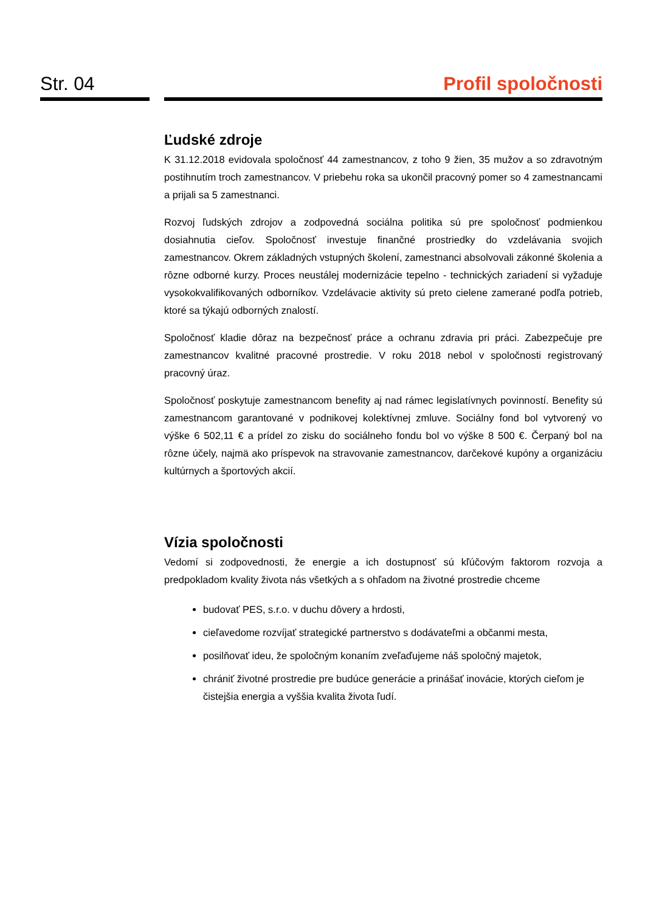Str. 04 Profil spoločnosti
Ľudské zdroje
K 31.12.2018 evidovala spoločnosť 44 zamestnancov, z toho 9 žien, 35 mužov a so zdravotným postihnutím troch zamestnancov. V priebehu roka sa ukončil pracovný pomer so 4 zamestnancami a prijali sa 5 zamestnanci.
Rozvoj ľudských zdrojov a zodpovedná sociálna politika sú pre spoločnosť podmienkou dosiahnutia cieľov. Spoločnosť investuje finančné prostriedky do vzdelávania svojich zamestnancov. Okrem základných vstupných školení, zamestnanci absolvovali zákonné školenia a rôzne odborné kurzy. Proces neustálej modernizácie tepelno - technických zariadení si vyžaduje vysokokvalifikovaných odborníkov. Vzdelávacie aktivity sú preto cielene zamerané podľa potrieb, ktoré sa týkajú odborných znalostí.
Spoločnosť kladie dôraz na bezpečnosť práce a ochranu zdravia pri práci. Zabezpečuje pre zamestnancov kvalitné pracovné prostredie. V roku 2018 nebol v spoločnosti registrovaný pracovný úraz.
Spoločnosť poskytuje zamestnancom benefity aj nad rámec legislatívnych povinností. Benefity sú zamestnancom garantované v podnikovej kolektívnej zmluve. Sociálny fond bol vytvorený vo výške 6 502,11 € a prídel zo zisku do sociálneho fondu bol vo výške 8 500 €. Čerpaný bol na rôzne účely, najmä ako príspevok na stravovanie zamestnancov, darčekové kupóny a organizáciu kultúrnych a športových akcií.
Vízia spoločnosti
Vedomí si zodpovednosti, že energie a ich dostupnosť sú kľúčovým faktorom rozvoja a predpokladom kvality života nás všetkých a s ohľadom na životné prostredie chceme
budovať PES, s.r.o. v duchu dôvery a hrdosti,
cieľavedome rozvíjať strategické partnerstvo s dodávateľmi a občanmi mesta,
posilňovať ideu, že spoločným konaním zveľaďujeme náš spoločný majetok,
chrániť životné prostredie pre budúce generácie a prinášať inovácie, ktorých cieľom je čistejšia energia a vyššia kvalita života ľudí.